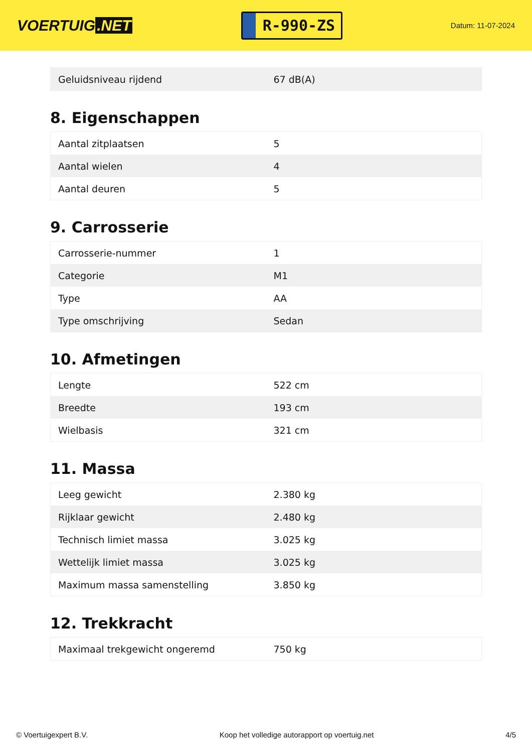VOERTUIG.NET
R-990-ZS
Datum: 11-07-2024
| Geluidsniveau rijdend | 67 dB(A) |
8. Eigenschappen
| Aantal zitplaatsen | 5 |
| Aantal wielen | 4 |
| Aantal deuren | 5 |
9. Carrosserie
| Carrosserie-nummer | 1 |
| Categorie | M1 |
| Type | AA |
| Type omschrijving | Sedan |
10. Afmetingen
| Lengte | 522 cm |
| Breedte | 193 cm |
| Wielbasis | 321 cm |
11. Massa
| Leeg gewicht | 2.380 kg |
| Rijklaar gewicht | 2.480 kg |
| Technisch limiet massa | 3.025 kg |
| Wettelijk limiet massa | 3.025 kg |
| Maximum massa samenstelling | 3.850 kg |
12. Trekkracht
| Maximaal trekgewicht ongeremd | 750 kg |
© Voertuigexpert B.V. Koop het volledige autorapport op voertuig.net 4/5